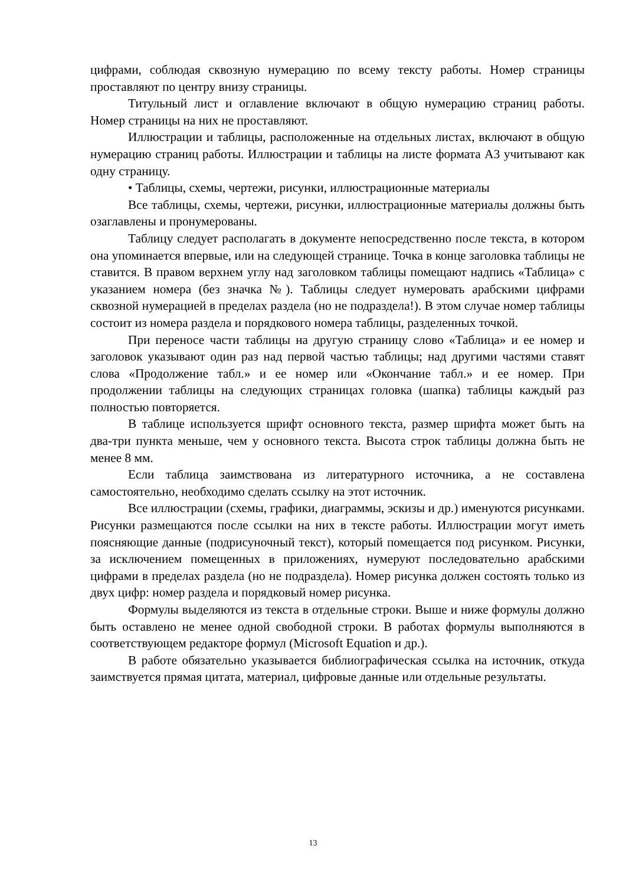цифрами, соблюдая сквозную нумерацию по всему тексту работы. Номер страницы проставляют по центру внизу страницы.
Титульный лист и оглавление включают в общую нумерацию страниц работы. Номер страницы на них не проставляют.
Иллюстрации и таблицы, расположенные на отдельных листах, включают в общую нумерацию страниц работы. Иллюстрации и таблицы на листе формата А3 учитывают как одну страницу.
• Таблицы, схемы, чертежи, рисунки, иллюстрационные материалы
Все таблицы, схемы, чертежи, рисунки, иллюстрационные материалы должны быть озаглавлены и пронумерованы.
Таблицу следует располагать в документе непосредственно после текста, в котором она упоминается впервые, или на следующей странице. Точка в конце заголовка таблицы не ставится. В правом верхнем углу над заголовком таблицы помещают надпись «Таблица» с указанием номера (без значка №). Таблицы следует нумеровать арабскими цифрами сквозной нумерацией в пределах раздела (но не подраздела!). В этом случае номер таблицы состоит из номера раздела и порядкового номера таблицы, разделенных точкой.
При переносе части таблицы на другую страницу слово «Таблица» и ее номер и заголовок указывают один раз над первой частью таблицы; над другими частями ставят слова «Продолжение табл.» и ее номер или «Окончание табл.» и ее номер. При продолжении таблицы на следующих страницах головка (шапка) таблицы каждый раз полностью повторяется.
В таблице используется шрифт основного текста, размер шрифта может быть на два-три пункта меньше, чем у основного текста. Высота строк таблицы должна быть не менее 8 мм.
Если таблица заимствована из литературного источника, а не составлена самостоятельно, необходимо сделать ссылку на этот источник.
Все иллюстрации (схемы, графики, диаграммы, эскизы и др.) именуются рисунками. Рисунки размещаются после ссылки на них в тексте работы. Иллюстрации могут иметь поясняющие данные (подрисуночный текст), который помещается под рисунком. Рисунки, за исключением помещенных в приложениях, нумеруют последовательно арабскими цифрами в пределах раздела (но не подраздела). Номер рисунка должен состоять только из двух цифр: номер раздела и порядковый номер рисунка.
Формулы выделяются из текста в отдельные строки. Выше и ниже формулы должно быть оставлено не менее одной свободной строки. В работах формулы выполняются в соответствующем редакторе формул (Microsoft Equation и др.).
В работе обязательно указывается библиографическая ссылка на источник, откуда заимствуется прямая цитата, материал, цифровые данные или отдельные результаты.
13